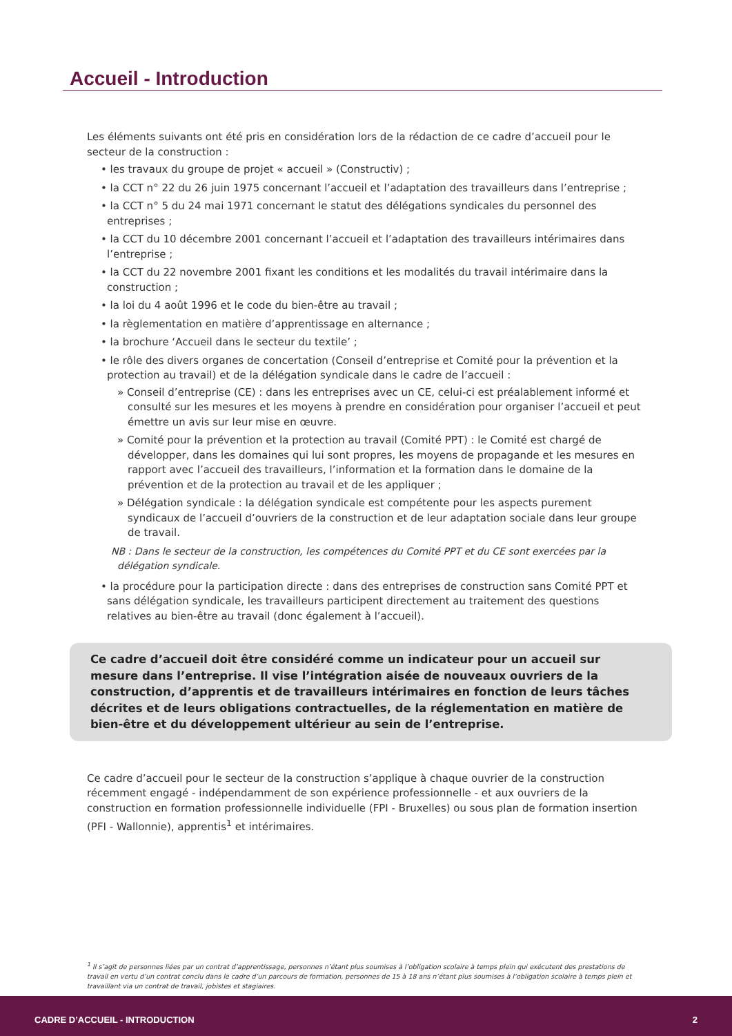Accueil - Introduction
Les éléments suivants ont été pris en considération lors de la rédaction de ce cadre d’accueil pour le secteur de la construction :
• les travaux du groupe de projet « accueil » (Constructiv) ;
• la CCT n° 22 du 26 juin 1975 concernant l’accueil et l’adaptation des travailleurs dans l’entreprise ;
• la CCT n° 5 du 24 mai 1971 concernant le statut des délégations syndicales du personnel des entreprises ;
• la CCT du 10 décembre 2001 concernant l’accueil et l’adaptation des travailleurs intérimaires dans l’entreprise ;
• la CCT du 22 novembre 2001 fixant les conditions et les modalités du travail intérimaire dans la construction ;
• la loi du 4 août 1996 et le code du bien-être au travail ;
• la règlementation en matière d’apprentissage en alternance ;
• la brochure ‘Accueil dans le secteur du textile’ ;
• le rôle des divers organes de concertation (Conseil d’entreprise et Comité pour la prévention et la protection au travail) et de la délégation syndicale dans le cadre de l’accueil :
» Conseil d’entreprise (CE) : dans les entreprises avec un CE, celui-ci est préalablement informé et consulté sur les mesures et les moyens à prendre en considération pour organiser l’accueil et peut émettre un avis sur leur mise en œuvre.
» Comité pour la prévention et la protection au travail (Comité PPT) : le Comité est chargé de développer, dans les domaines qui lui sont propres, les moyens de propagande et les mesures en rapport avec l’accueil des travailleurs, l’information et la formation dans le domaine de la prévention et de la protection au travail et de les appliquer ;
» Délégation syndicale : la délégation syndicale est compétente pour les aspects purement syndicaux de l’accueil d’ouvriers de la construction et de leur adaptation sociale dans leur groupe de travail.
NB : Dans le secteur de la construction, les compétences du Comité PPT et du CE sont exercées par la délégation syndicale.
• la procédure pour la participation directe : dans des entreprises de construction sans Comité PPT et sans délégation syndicale, les travailleurs participent directement au traitement des questions relatives au bien-être au travail (donc également à l’accueil).
Ce cadre d’accueil doit être considéré comme un indicateur pour un accueil sur mesure dans l’entreprise. Il vise l’intégration aisée de nouveaux ouvriers de la construction, d’apprentis et de travailleurs intérimaires en fonction de leurs tâches décrites et de leurs obligations contractuelles, de la réglementation en matière de bien-être et du développement ultérieur au sein de l’entreprise.
Ce cadre d’accueil pour le secteur de la construction s’applique à chaque ouvrier de la construction récemment engagé - indépendamment de son expérience professionnelle - et aux ouvriers de la construction en formation professionnelle individuelle (FPI - Bruxelles) ou sous plan de formation insertion (PFI - Wallonnie), apprentis<sup>1</sup> et intérimaires.
<sup>1</sup> Il s’agit de personnes liées par un contrat d’apprentissage, personnes n’étant plus soumises à l’obligation scolaire à temps plein qui exécutent des prestations de travail en vertu d’un contrat conclu dans le cadre d’un parcours de formation, personnes de 15 à 18 ans n’étant plus soumises à l’obligation scolaire à temps plein et travaillant via un contrat de travail, jobistes et stagiaires.
CADRE D’ACCUEIL - INTRODUCTION 2